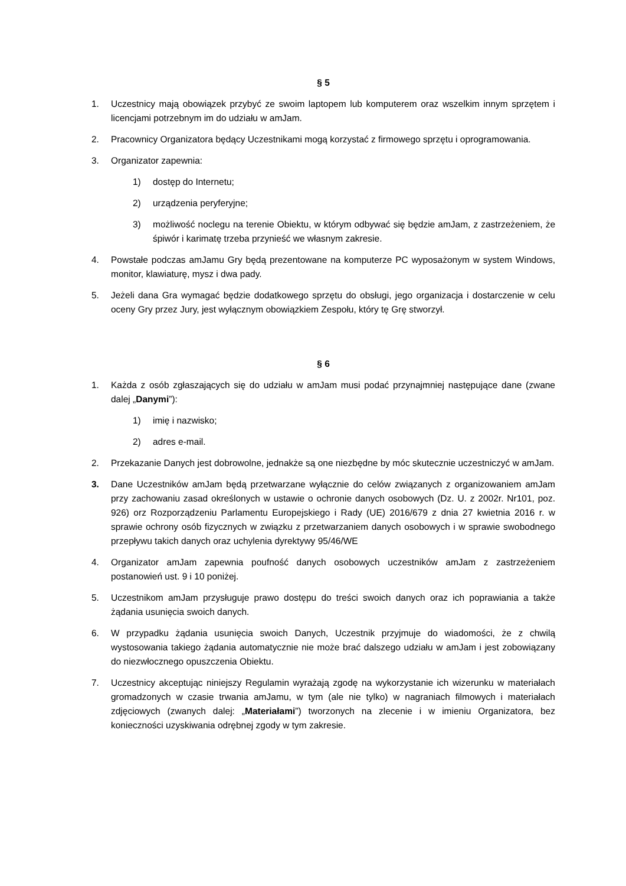§ 5
1. Uczestnicy mają obowiązek przybyć ze swoim laptopem lub komputerem oraz wszelkim innym sprzętem i licencjami potrzebnym im do udziału w amJam.
2. Pracownicy Organizatora będący Uczestnikami mogą korzystać z firmowego sprzętu i oprogramowania.
3. Organizator zapewnia:
1) dostęp do Internetu;
2) urządzenia peryferyjne;
3) możliwość noclegu na terenie Obiektu, w którym odbywać się będzie amJam, z zastrzeżeniem, że śpiwór i karimatę trzeba przynieść we własnym zakresie.
4. Powstałe podczas amJamu Gry będą prezentowane na komputerze PC wyposażonym w system Windows, monitor, klawiaturę, mysz i dwa pady.
5. Jeżeli dana Gra wymagać będzie dodatkowego sprzętu do obsługi, jego organizacja i dostarczenie w celu oceny Gry przez Jury, jest wyłącznym obowiązkiem Zespołu, który tę Grę stworzył.
§ 6
1. Każda z osób zgłaszających się do udziału w amJam musi podać przynajmniej następujące dane (zwane dalej „Danymi”):
1) imię i nazwisko;
2) adres e-mail.
2. Przekazanie Danych jest dobrowolne, jednakże są one niezbędne by móc skutecznie uczestniczyć w amJam.
3. Dane Uczestników amJam będą przetwarzane wyłącznie do celów związanych z organizowaniem amJam przy zachowaniu zasad określonych w ustawie o ochronie danych osobowych (Dz. U. z 2002r. Nr101, poz. 926) orz Rozporządzeniu Parlamentu Europejskiego i Rady (UE) 2016/679 z dnia 27 kwietnia 2016 r. w sprawie ochrony osób fizycznych w związku z przetwarzaniem danych osobowych i w sprawie swobodnego przepływu takich danych oraz uchylenia dyrektywy 95/46/WE
4. Organizator amJam zapewnia poufność danych osobowych uczestników amJam z zastrzeżeniem postanowień ust. 9 i 10 poniżej.
5. Uczestnikom amJam przysługuje prawo dostępu do treści swoich danych oraz ich poprawiania a także żądania usunięcia swoich danych.
6. W przypadku żądania usunięcia swoich Danych, Uczestnik przyjmuje do wiadomości, że z chwilą wystosowania takiego żądania automatycznie nie może brać dalszego udziału w amJam i jest zobowiązany do niezwłocznego opuszczenia Obiektu.
7. Uczestnicy akceptując niniejszy Regulamin wyrażają zgodę na wykorzystanie ich wizerunku w materiałach gromadzonych w czasie trwania amJamu, w tym (ale nie tylko) w nagraniach filmowych i materiałach zdjęciowych (zwanych dalej: „Materiałami”) tworzonych na zlecenie i w imieniu Organizatora, bez konieczności uzyskiwania odrębnej zgody w tym zakresie.